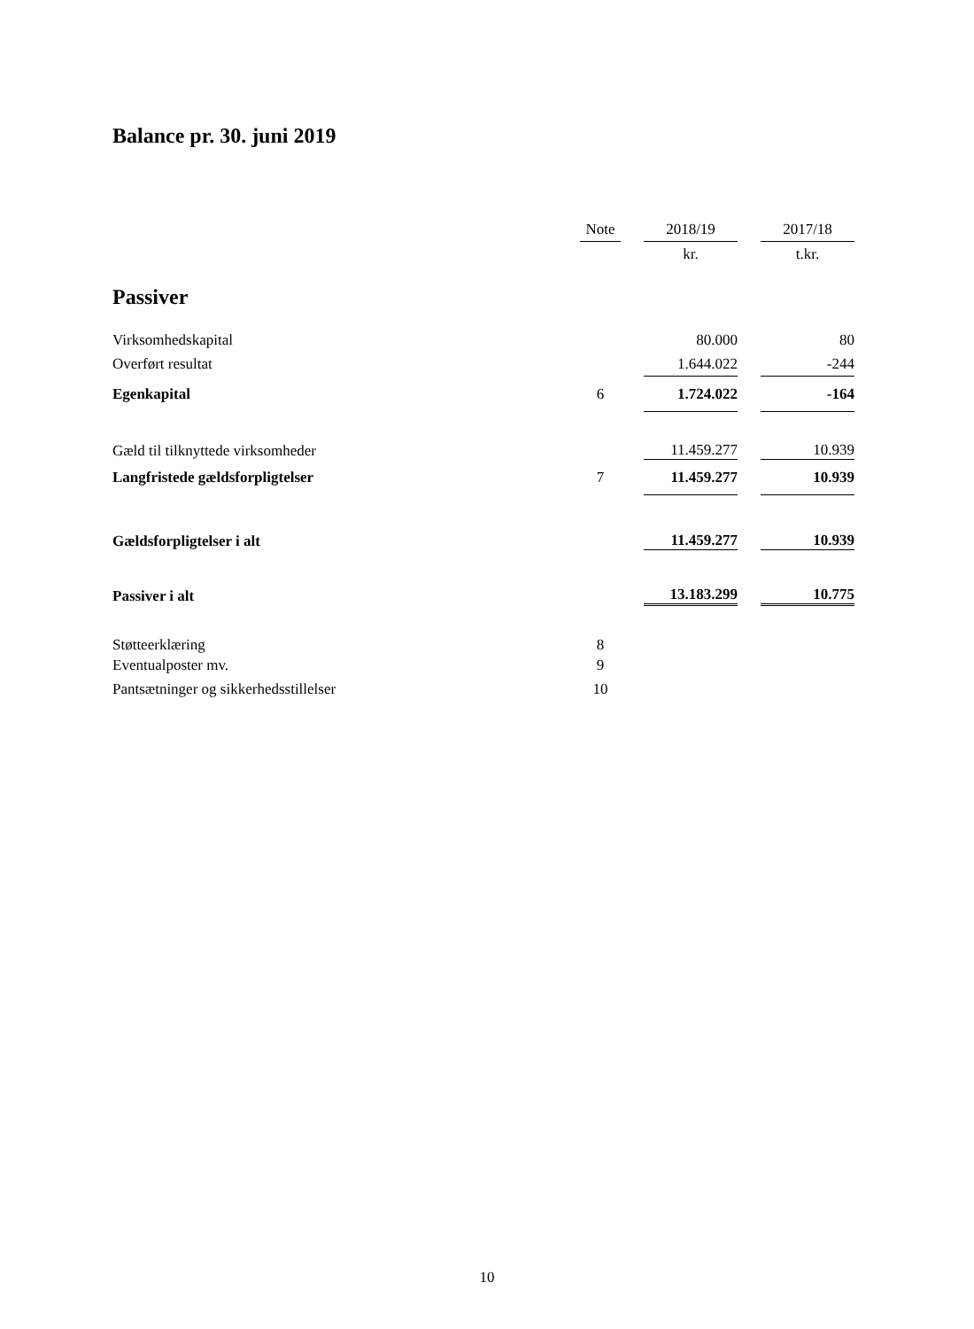Balance pr. 30. juni 2019
| | Note | | 2018/19 | | 2017/18 |
| --- | --- | --- | --- | --- | --- |
| | | | kr. | | t.kr. |
| Passiver | | | | | |
| Virksomhedskapital | | | 80.000 | | 80 |
| Overført resultat | | | 1.644.022 | | -244 |
| Egenkapital | 6 | | 1.724.022 | | -164 |
| Gæld til tilknyttede virksomheder | | | 11.459.277 | | 10.939 |
| Langfristede gældsforpligtelser | 7 | | 11.459.277 | | 10.939 |
| Gældsforpligtelser i alt | | | 11.459.277 | | 10.939 |
| Passiver i alt | | | 13.183.299 | | 10.775 |
| Støtteerklæring | 8 | | | | |
| Eventualposter mv. | 9 | | | | |
| Pantsætninger og sikkerhedsstillelser | 10 | | | | |
10